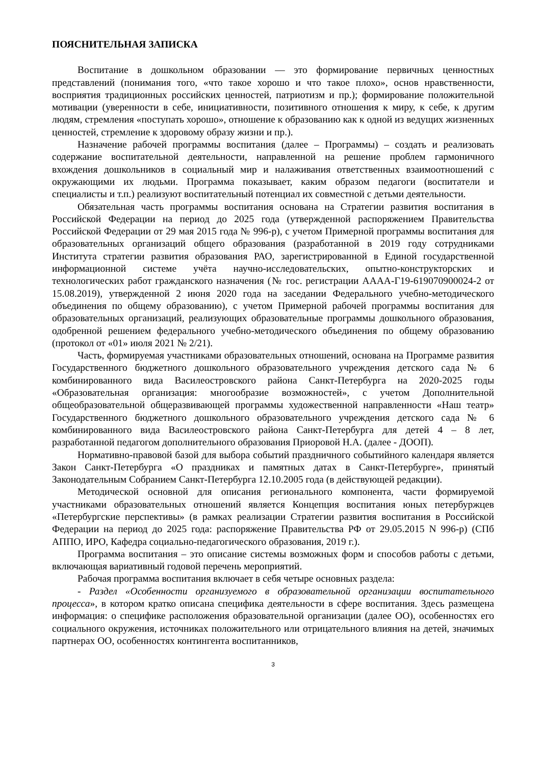ПОЯСНИТЕЛЬНАЯ ЗАПИСКА
Воспитание в дошкольном образовании — это формирование первичных ценностных представлений (понимания того, «что такое хорошо и что такое плохо», основ нравственности, восприятия традиционных российских ценностей, патриотизм и пр.); формирование положительной мотивации (уверенности в себе, инициативности, позитивного отношения к миру, к себе, к другим людям, стремления «поступать хорошо», отношение к образованию как к одной из ведущих жизненных ценностей, стремление к здоровому образу жизни и пр.).
Назначение рабочей программы воспитания (далее – Программы) – создать и реализовать содержание воспитательной деятельности, направленной на решение проблем гармоничного вхождения дошкольников в социальный мир и налаживания ответственных взаимоотношений с окружающими их людьми. Программа показывает, каким образом педагоги (воспитатели и специалисты и т.п.) реализуют воспитательный потенциал их совместной с детьми деятельности.
Обязательная часть программы воспитания основана на Стратегии развития воспитания в Российской Федерации на период до 2025 года (утвержденной распоряжением Правительства Российской Федерации от 29 мая 2015 года № 996-р), с учетом Примерной программы воспитания для образовательных организаций общего образования (разработанной в 2019 году сотрудниками Института стратегии развития образования РАО, зарегистрированной в Единой государственной информационной системе учёта научно-исследовательских, опытно-конструкторских и технологических работ гражданского назначения (№ гос. регистрации АААА-Г19-619070900024-2 от 15.08.2019), утвержденной 2 июня 2020 года на заседании Федерального учебно-методического объединения по общему образованию), с учетом Примерной рабочей программы воспитания для образовательных организаций, реализующих образовательные программы дошкольного образования, одобренной решением федерального учебно-методического объединения по общему образованию (протокол от «01» июля 2021 № 2/21).
Часть, формируемая участниками образовательных отношений, основана на Программе развития Государственного бюджетного дошкольного образовательного учреждения детского сада № 6 комбинированного вида Василеостровского района Санкт-Петербурга на 2020-2025 годы «Образовательная организация: многообразие возможностей», с учетом Дополнительной общеобразовательной общеразвивающей программы художественной направленности «Наш театр» Государственного бюджетного дошкольного образовательного учреждения детского сада № 6 комбинированного вида Василеостровского района Санкт-Петербурга для детей 4 – 8 лет, разработанной педагогом дополнительного образования Приоровой Н.А. (далее - ДООП).
Нормативно-правовой базой для выбора событий праздничного событийного календаря является Закон Санкт-Петербурга «О праздниках и памятных датах в Санкт-Петербурге», принятый Законодательным Собранием Санкт-Петербурга 12.10.2005 года (в действующей редакции).
Методической основной для описания регионального компонента, части формируемой участниками образовательных отношений является Концепция воспитания юных петербуржцев «Петербургские перспективы» (в рамках реализации Стратегии развития воспитания в Российской Федерации на период до 2025 года: распоряжение Правительства РФ от 29.05.2015 N 996-р) (СПб АППО, ИРО, Кафедра социально-педагогического образования, 2019 г.).
Программа воспитания – это описание системы возможных форм и способов работы с детьми, включающая вариативный годовой перечень мероприятий.
Рабочая программа воспитания включает в себя четыре основных раздела:
- Раздел «Особенности организуемого в образовательной организации воспитательного процесса», в котором кратко описана специфика деятельности в сфере воспитания. Здесь размещена информация: о специфике расположения образовательной организации (далее ОО), особенностях его социального окружения, источниках положительного или отрицательного влияния на детей, значимых партнерах ОО, особенностях контингента воспитанников,
3